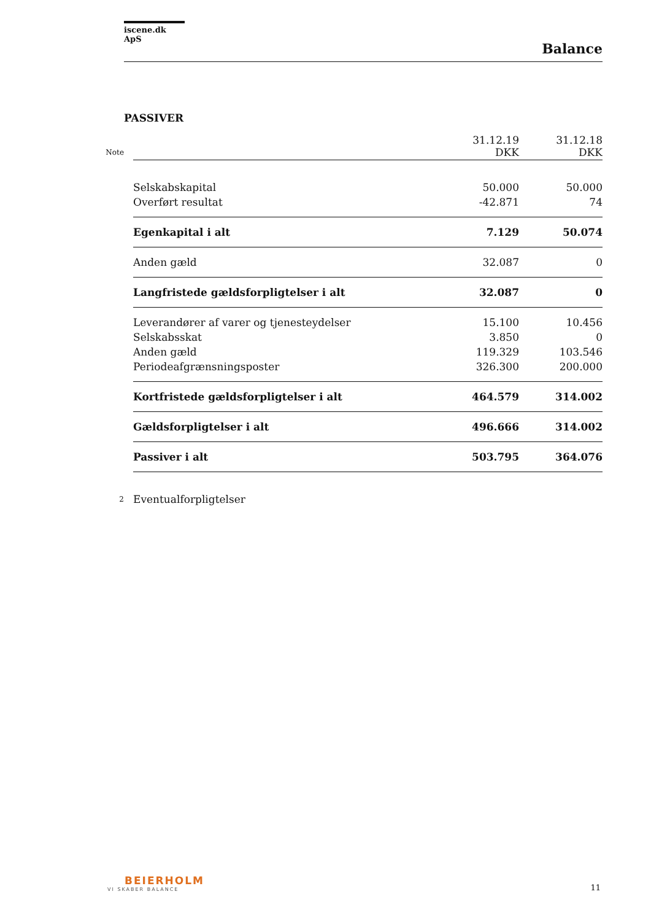iscene.dk ApS
Balance
PASSIVER
| Note | | 31.12.19 DKK | 31.12.18 DKK |
| | Selskabskapital | 50.000 | 50.000 |
| | Overført resultat | -42.871 | 74 |
| | Egenkapital i alt | 7.129 | 50.074 |
| | Anden gæld | 32.087 | 0 |
| | Langfristede gældsforpligtelser i alt | 32.087 | 0 |
| | Leverandører af varer og tjenesteydelser | 15.100 | 10.456 |
| | Selskabsskat | 3.850 | 0 |
| | Anden gæld | 119.329 | 103.546 |
| | Periodeafgrænsningsposter | 326.300 | 200.000 |
| | Kortfristede gældsforpligtelser i alt | 464.579 | 314.002 |
| | Gældsforpligtelser i alt | 496.666 | 314.002 |
| | Passiver i alt | 503.795 | 364.076 |
| 2 | Eventualforpligtelser | | |
BEIERHOLM
VI SKABER BALANCE
11